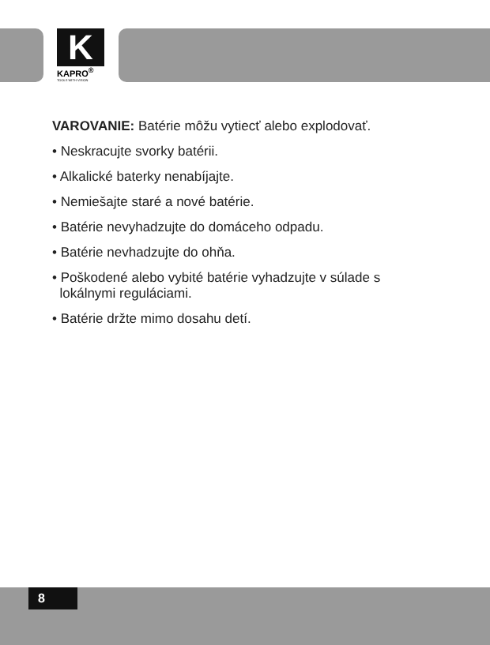K
KAPRO<sup>®</sup>
TOOLS WITH VISION
VAROVANIE: Batérie môžu vytiecť alebo explodovať.
• Neskracujte svorky batérii.
• Alkalické baterky nenabíjajte.
• Nemiešajte staré a nové batérie.
• Batérie nevyhadzujte do domáceho odpadu.
• Batérie nevhadzujte do ohňa.
• Poškodené alebo vybité batérie vyhadzujte v súlade s
lokálnymi reguláciami.
• Batérie držte mimo dosahu detí.
8